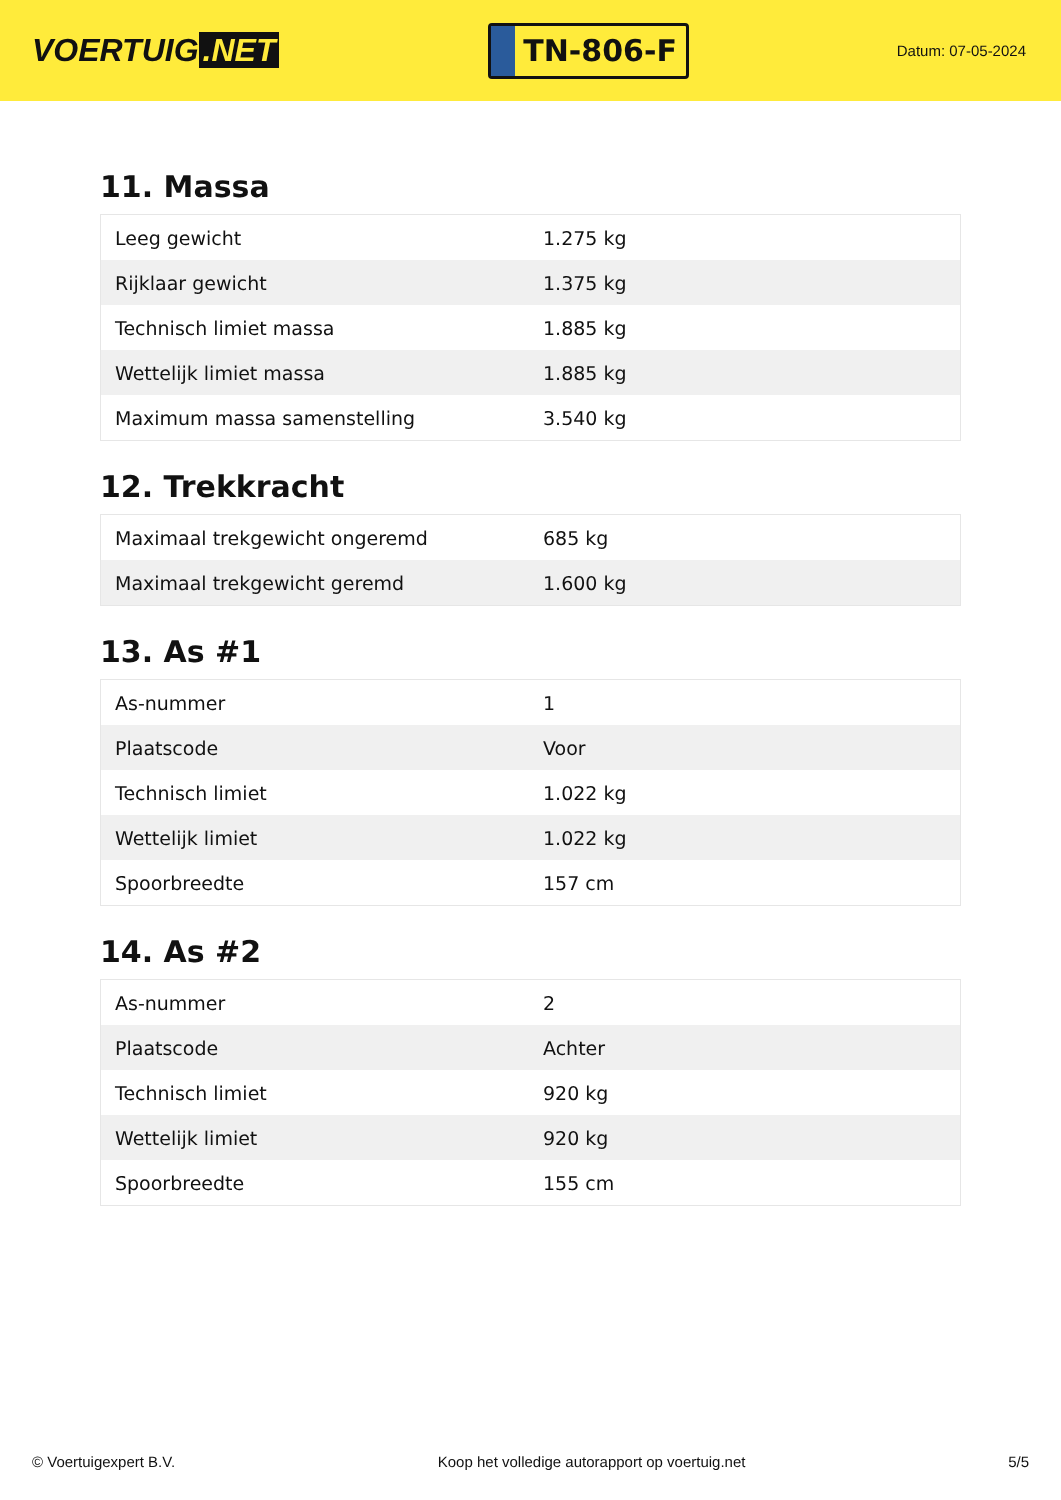VOERTUIG.NET
TN-806-F
Datum: 07-05-2024
11. Massa
| Leeg gewicht | 1.275 kg |
| Rijklaar gewicht | 1.375 kg |
| Technisch limiet massa | 1.885 kg |
| Wettelijk limiet massa | 1.885 kg |
| Maximum massa samenstelling | 3.540 kg |
12. Trekkracht
| Maximaal trekgewicht ongeremd | 685 kg |
| Maximaal trekgewicht geremd | 1.600 kg |
13. As #1
| As-nummer | 1 |
| Plaatscode | Voor |
| Technisch limiet | 1.022 kg |
| Wettelijk limiet | 1.022 kg |
| Spoorbreedte | 157 cm |
14. As #2
| As-nummer | 2 |
| Plaatscode | Achter |
| Technisch limiet | 920 kg |
| Wettelijk limiet | 920 kg |
| Spoorbreedte | 155 cm |
© Voertuigexpert B.V. Koop het volledige autorapport op voertuig.net 5/5